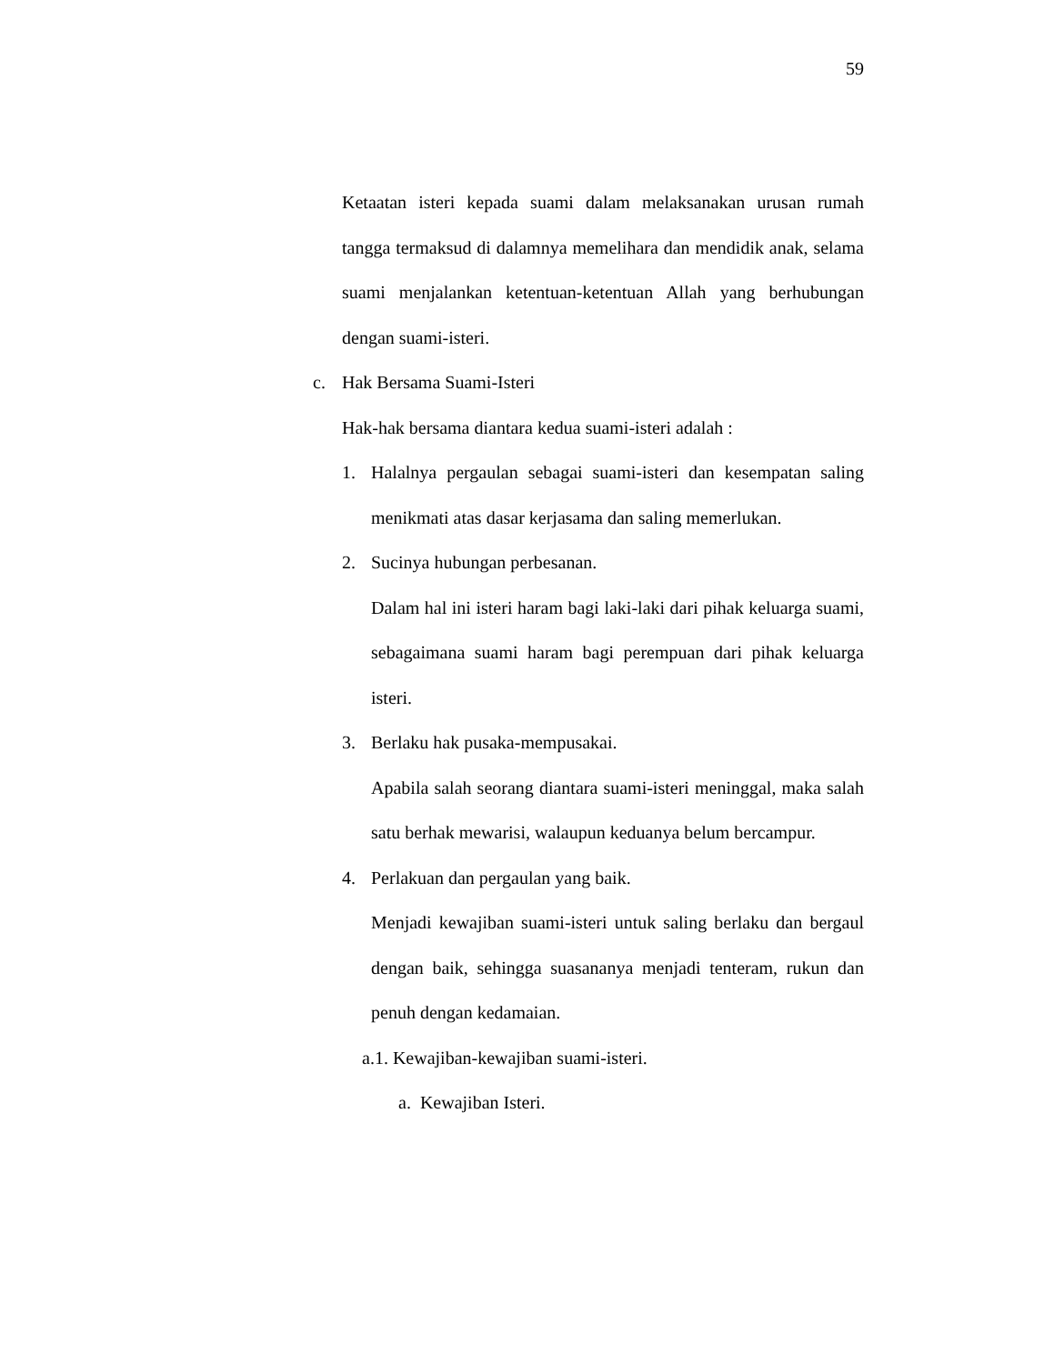59
Ketaatan isteri kepada suami dalam melaksanakan urusan rumah tangga termaksud di dalamnya memelihara dan mendidik anak, selama suami menjalankan ketentuan-ketentuan Allah yang berhubungan dengan suami-isteri.
c. Hak Bersama Suami-Isteri
Hak-hak bersama diantara kedua suami-isteri adalah :
1. Halalnya pergaulan sebagai suami-isteri dan kesempatan saling menikmati atas dasar kerjasama dan saling memerlukan.
2. Sucinya hubungan perbesanan.
Dalam hal ini isteri haram bagi laki-laki dari pihak keluarga suami, sebagaimana suami haram bagi perempuan dari pihak keluarga isteri.
3. Berlaku hak pusaka-mempusakai.
Apabila salah seorang diantara suami-isteri meninggal, maka salah satu berhak mewarisi, walaupun keduanya belum bercampur.
4. Perlakuan dan pergaulan yang baik.
Menjadi kewajiban suami-isteri untuk saling berlaku dan bergaul dengan baik, sehingga suasananya menjadi tenteram, rukun dan penuh dengan kedamaian.
a.1. Kewajiban-kewajiban suami-isteri.
a. Kewajiban Isteri.